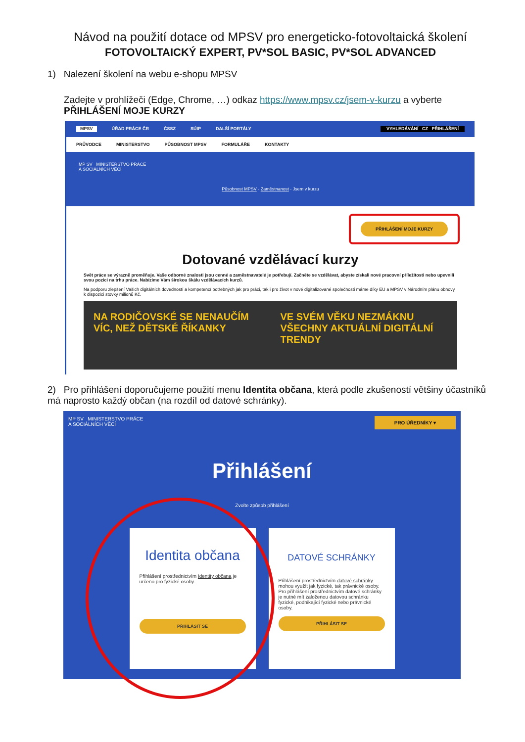Návod na použití dotace od MPSV pro energeticko-fotovoltaická školení
FOTOVOLTAICKÝ EXPERT, PV*SOL BASIC, PV*SOL ADVANCED
1) Nalezení školení na webu e-shopu MPSV
Zadejte v prohlížeči (Edge, Chrome, …) odkaz https://www.mpsv.cz/jsem-v-kurzu a vyberte PŘIHLÁŠENÍ MOJE KURZY
MPSV ÚŘAD PRÁCE ČR ČSSZ SÚIP DALŠÍ PORTÁLY VYHLEDÁVÁNÍ CZ PŘIHLÁŠENÍ
PRŮVODCE MINISTERSTVO PŮSOBNOST MPSV FORMULÁŘE KONTAKTY
MP SV MINISTERSTVO PRÁCE
A SOCIÁLNÍCH VĚCÍ
Působnost MPSV - Zaměstnanost - Jsem v kurzu
PŘIHLÁŠENÍ MOJE KURZY
Dotované vzdělávací kurzy
Svět práce se výrazně proměňuje. Vaše odborné znalosti jsou cenné a zaměstnavatelé je potřebují. Začněte se vzdělávat, abyste získali nové pracovní příležitosti nebo upevnili svou pozici na trhu práce. Nabízíme Vám širokou škálu vzdělávacích kurzů.
Na podporu zlepšení Vašich digitálních dovedností a kompetencí potřebných jak pro práci, tak i pro život v nové digitalizované společnosti máme díky EU a MPSV v Národním plánu obnovy k dispozici stovky milionů Kč.
NA RODIČOVSKÉ SE NENAUČÍM VÍC, NEŽ DĚTSKÉ ŘÍKANKY
VE SVÉM VĚKU NEZMÁKNU VŠECHNY AKTUÁLNÍ DIGITÁLNÍ TRENDY
2) Pro přihlášení doporučujeme použití menu Identita občana, která podle zkušeností většiny účastníků má naprosto každý občan (na rozdíl od datové schránky).
MP SV MINISTERSTVO PRÁCE
A SOCIÁLNÍCH VĚCÍ PRO ÚŘEDNÍKY ▾
Přihlášení
Zvolte způsob přihlášení
Identita občana
Přihlášení prostřednictvím Identity občana je určeno pro fyzické osoby.
PŘIHLÁSIT SE
DATOVÉ SCHRÁNKY
Přihlášení prostřednictvím datové schránky mohou využít jak fyzické, tak právnické osoby. Pro přihlášení prostřednictvím datové schránky je nutné mít založenou datovou schránku fyzické, podnikající fyzické nebo právnické osoby.
PŘIHLÁSIT SE